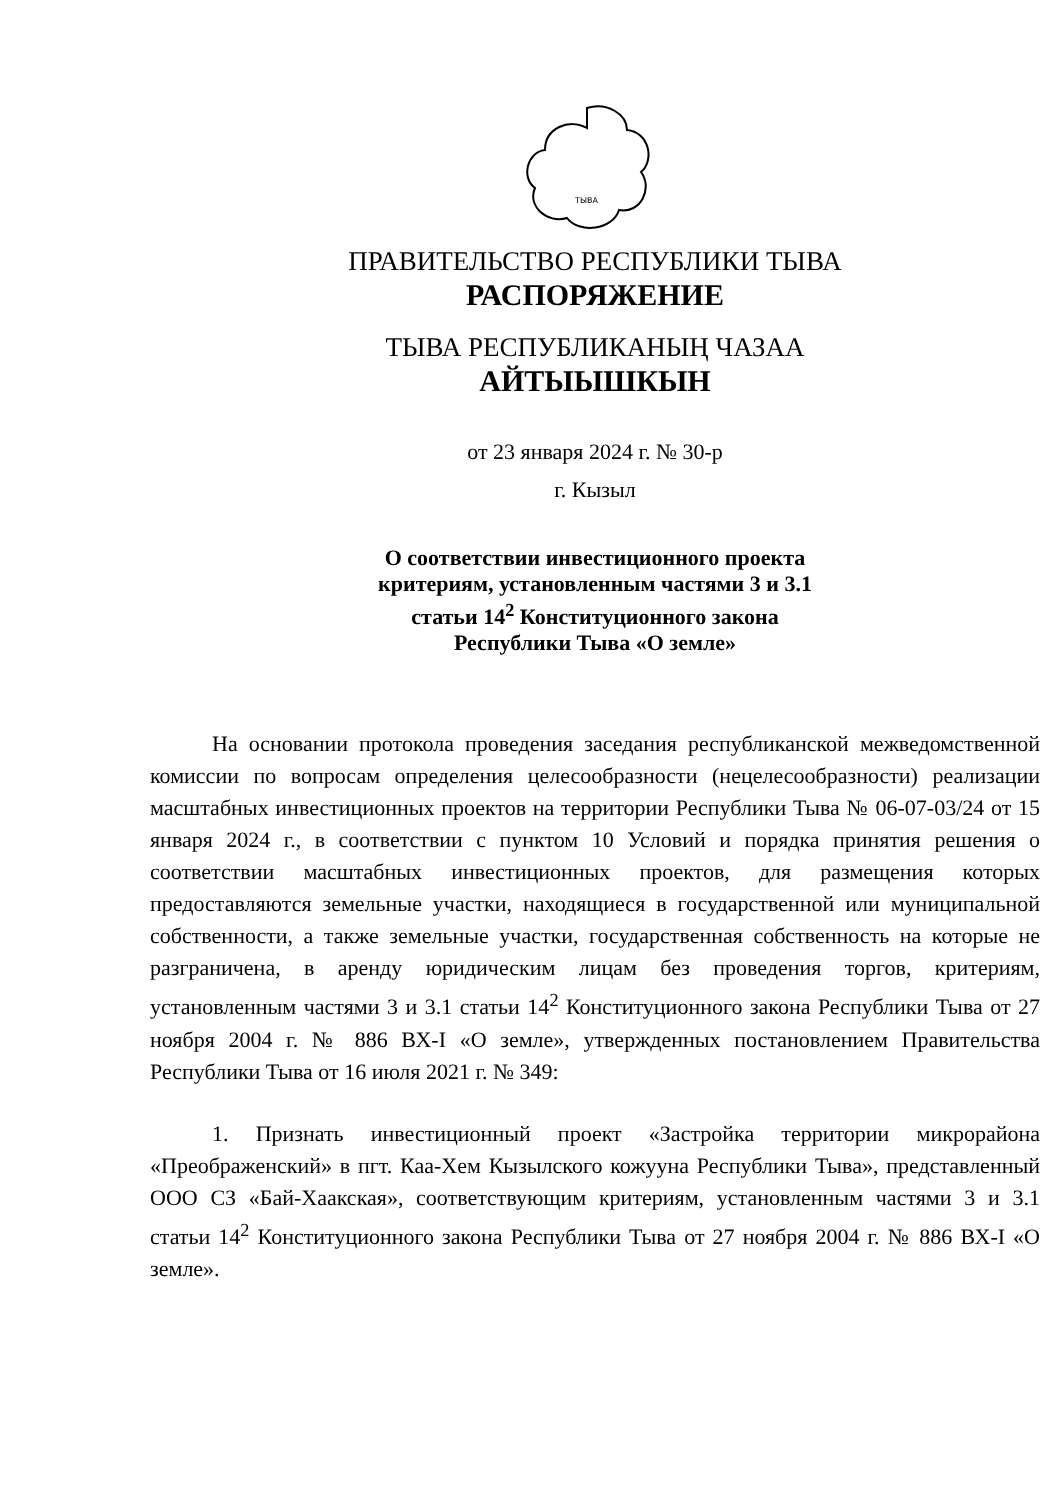ТЫВА
ПРАВИТЕЛЬСТВО РЕСПУБЛИКИ ТЫВА
РАСПОРЯЖЕНИЕ
ТЫВА РЕСПУБЛИКАНЫҢ ЧАЗАА
АЙТЫЫШКЫН
от 23 января 2024 г. № 30-р
г. Кызыл
О соответствии инвестиционного проекта
критериям, установленным частями 3 и 3.1
статьи 14<sup>2</sup> Конституционного закона
Республики Тыва «О земле»
На основании протокола проведения заседания республиканской межведомственной комиссии по вопросам определения целесообразности (нецелесообразности) реализации масштабных инвестиционных проектов на территории Республики Тыва № 06-07-03/24 от 15 января 2024 г., в соответствии с пунктом 10 Условий и порядка принятия решения о соответствии масштабных инвестиционных проектов, для размещения которых предоставляются земельные участки, находящиеся в государственной или муниципальной собственности, а также земельные участки, государственная собственность на которые не разграничена, в аренду юридическим лицам без проведения торгов, критериям, установленным частями 3 и 3.1 статьи 14<sup>2</sup> Конституционного закона Республики Тыва от 27 ноября 2004 г. № 886 ВХ-I «О земле», утвержденных постановлением Правительства Республики Тыва от 16 июля 2021 г. № 349:
1. Признать инвестиционный проект «Застройка территории микрорайона «Преображенский» в пгт. Каа-Хем Кызылского кожууна Республики Тыва», представленный ООО СЗ «Бай-Хаакская», соответствующим критериям, установленным частями 3 и 3.1 статьи 14<sup>2</sup> Конституционного закона Республики Тыва от 27 ноября 2004 г. № 886 ВХ-I «О земле».